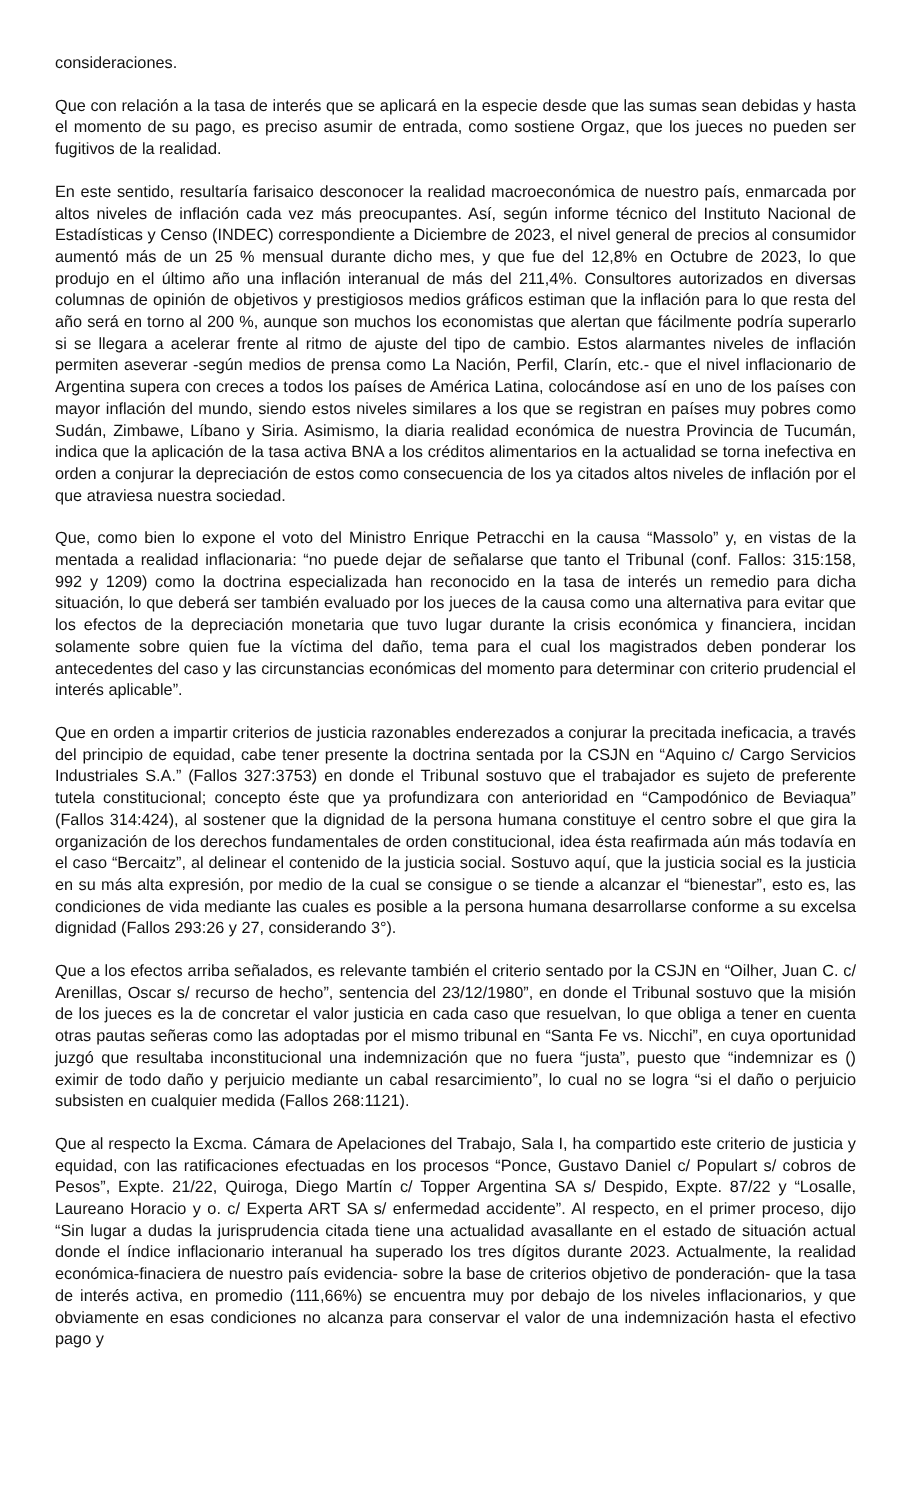consideraciones.
Que con relación a la tasa de interés que se aplicará en la especie desde que las sumas sean debidas y hasta el momento de su pago, es preciso asumir de entrada, como sostiene Orgaz, que los jueces no pueden ser fugitivos de la realidad.
En este sentido, resultaría farisaico desconocer la realidad macroeconómica de nuestro país, enmarcada por altos niveles de inflación cada vez más preocupantes. Así, según informe técnico del Instituto Nacional de Estadísticas y Censo (INDEC) correspondiente a Diciembre de 2023, el nivel general de precios al consumidor aumentó más de un 25 % mensual durante dicho mes, y que fue del 12,8% en Octubre de 2023, lo que produjo en el último año una inflación interanual de más del 211,4%. Consultores autorizados en diversas columnas de opinión de objetivos y prestigiosos medios gráficos estiman que la inflación para lo que resta del año será en torno al 200 %, aunque son muchos los economistas que alertan que fácilmente podría superarlo si se llegara a acelerar frente al ritmo de ajuste del tipo de cambio. Estos alarmantes niveles de inflación permiten aseverar -según medios de prensa como La Nación, Perfil, Clarín, etc.- que el nivel inflacionario de Argentina supera con creces a todos los países de América Latina, colocándose así en uno de los países con mayor inflación del mundo, siendo estos niveles similares a los que se registran en países muy pobres como Sudán, Zimbawe, Líbano y Siria. Asimismo, la diaria realidad económica de nuestra Provincia de Tucumán, indica que la aplicación de la tasa activa BNA a los créditos alimentarios en la actualidad se torna inefectiva en orden a conjurar la depreciación de estos como consecuencia de los ya citados altos niveles de inflación por el que atraviesa nuestra sociedad.
Que, como bien lo expone el voto del Ministro Enrique Petracchi en la causa “Massolo” y, en vistas de la mentada a realidad inflacionaria: “no puede dejar de señalarse que tanto el Tribunal (conf. Fallos: 315:158, 992 y 1209) como la doctrina especializada han reconocido en la tasa de interés un remedio para dicha situación, lo que deberá ser también evaluado por los jueces de la causa como una alternativa para evitar que los efectos de la depreciación monetaria que tuvo lugar durante la crisis económica y financiera, incidan solamente sobre quien fue la víctima del daño, tema para el cual los magistrados deben ponderar los antecedentes del caso y las circunstancias económicas del momento para determinar con criterio prudencial el interés aplicable”.
Que en orden a impartir criterios de justicia razonables enderezados a conjurar la precitada ineficacia, a través del principio de equidad, cabe tener presente la doctrina sentada por la CSJN en “Aquino c/ Cargo Servicios Industriales S.A.” (Fallos 327:3753) en donde el Tribunal sostuvo que el trabajador es sujeto de preferente tutela constitucional; concepto éste que ya profundizara con anterioridad en “Campodónico de Beviaqua” (Fallos 314:424), al sostener que la dignidad de la persona humana constituye el centro sobre el que gira la organización de los derechos fundamentales de orden constitucional, idea ésta reafirmada aún más todavía en el caso “Bercaitz”, al delinear el contenido de la justicia social. Sostuvo aquí, que la justicia social es la justicia en su más alta expresión, por medio de la cual se consigue o se tiende a alcanzar el “bienestar”, esto es, las condiciones de vida mediante las cuales es posible a la persona humana desarrollarse conforme a su excelsa dignidad (Fallos 293:26 y 27, considerando 3°).
Que a los efectos arriba señalados, es relevante también el criterio sentado por la CSJN en “Oilher, Juan C. c/ Arenillas, Oscar s/ recurso de hecho”, sentencia del 23/12/1980”, en donde el Tribunal sostuvo que la misión de los jueces es la de concretar el valor justicia en cada caso que resuelvan, lo que obliga a tener en cuenta otras pautas señeras como las adoptadas por el mismo tribunal en “Santa Fe vs. Nicchi”, en cuya oportunidad juzgó que resultaba inconstitucional una indemnización que no fuera “justa”, puesto que “indemnizar es () eximir de todo daño y perjuicio mediante un cabal resarcimiento”, lo cual no se logra “si el daño o perjuicio subsisten en cualquier medida (Fallos 268:1121).
Que al respecto la Excma. Cámara de Apelaciones del Trabajo, Sala I, ha compartido este criterio de justicia y equidad, con las ratificaciones efectuadas en los procesos “Ponce, Gustavo Daniel c/ Populart s/ cobros de Pesos”, Expte. 21/22, Quiroga, Diego Martín c/ Topper Argentina SA s/ Despido, Expte. 87/22 y “Losalle, Laureano Horacio y o. c/ Experta ART SA s/ enfermedad accidente”. Al respecto, en el primer proceso, dijo “Sin lugar a dudas la jurisprudencia citada tiene una actualidad avasallante en el estado de situación actual donde el índice inflacionario interanual ha superado los tres dígitos durante 2023. Actualmente, la realidad económica-finaciera de nuestro país evidencia- sobre la base de criterios objetivo de ponderación- que la tasa de interés activa, en promedio (111,66%) se encuentra muy por debajo de los niveles inflacionarios, y que obviamente en esas condiciones no alcanza para conservar el valor de una indemnización hasta el efectivo pago y